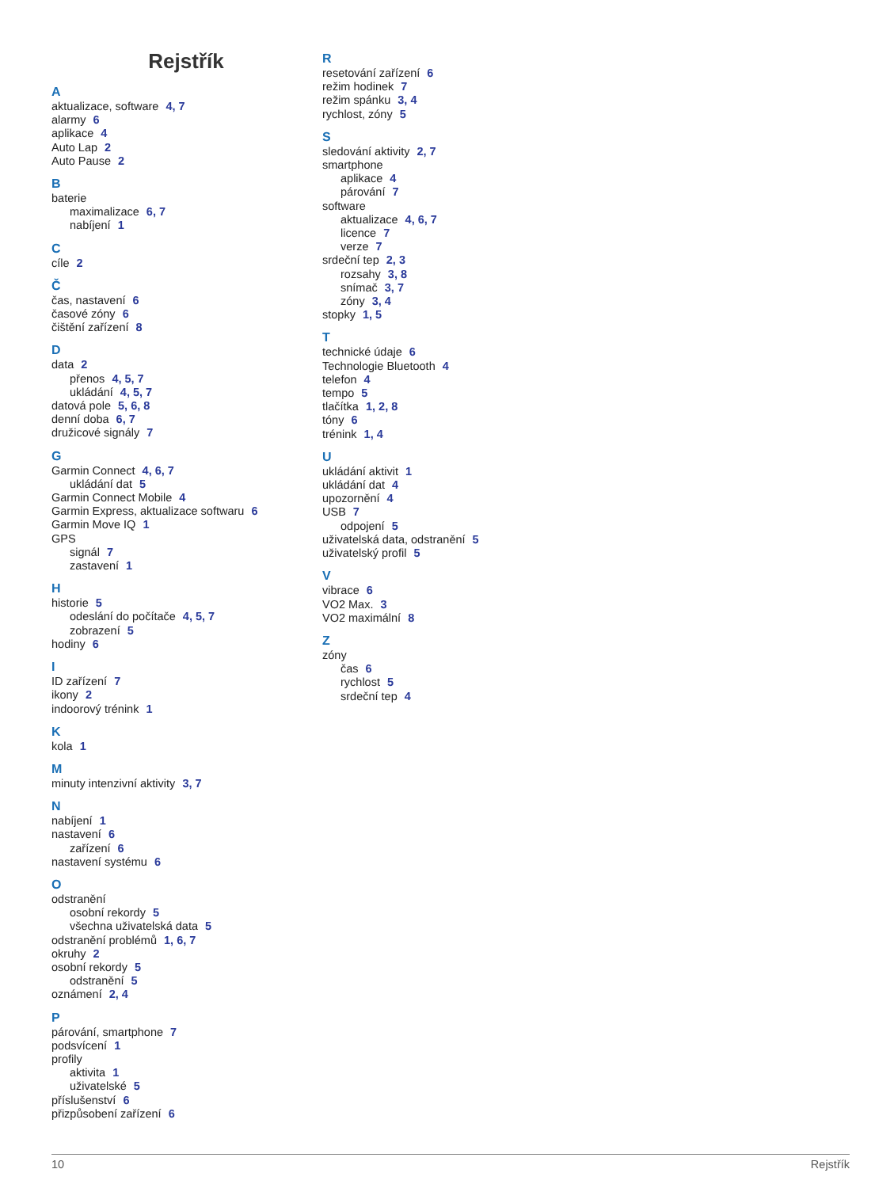Rejstřík
A
aktualizace, software 4, 7
alarmy 6
aplikace 4
Auto Lap 2
Auto Pause 2
B
baterie
maximalizace 6, 7
nabíjení 1
C
cíle 2
Č
čas, nastavení 6
časové zóny 6
čištění zařízení 8
D
data 2
přenos 4, 5, 7
ukládání 4, 5, 7
datová pole 5, 6, 8
denní doba 6, 7
družicové signály 7
G
Garmin Connect 4, 6, 7
ukládání dat 5
Garmin Connect Mobile 4
Garmin Express, aktualizace softwaru 6
Garmin Move IQ 1
GPS
signál 7
zastavení 1
H
historie 5
odeslání do počítače 4, 5, 7
zobrazení 5
hodiny 6
I
ID zařízení 7
ikony 2
indoorový trénink 1
K
kola 1
M
minuty intenzivní aktivity 3, 7
N
nabíjení 1
nastavení 6
zařízení 6
nastavení systému 6
O
odstranění
osobní rekordy 5
všechna uživatelská data 5
odstranění problémů 1, 6, 7
okruhy 2
osobní rekordy 5
odstranění 5
oznámení 2, 4
P
párování, smartphone 7
podsvícení 1
profily
aktivita 1
uživatelské 5
příslušenství 6
přizpůsobení zařízení 6
R
resetování zařízení 6
režim hodinek 7
režim spánku 3, 4
rychlost, zóny 5
S
sledování aktivity 2, 7
smartphone
aplikace 4
párování 7
software
aktualizace 4, 6, 7
licence 7
verze 7
srdeční tep 2, 3
rozsahy 3, 8
snímač 3, 7
zóny 3, 4
stopky 1, 5
T
technické údaje 6
Technologie Bluetooth 4
telefon 4
tempo 5
tlačítka 1, 2, 8
tóny 6
trénink 1, 4
U
ukládání aktivit 1
ukládání dat 4
upozornění 4
USB 7
odpojení 5
uživatelská data, odstranění 5
uživatelský profil 5
V
vibrace 6
VO2 Max. 3
VO2 maximální 8
Z
zóny
čas 6
rychlost 5
srdeční tep 4
10 Rejstřík